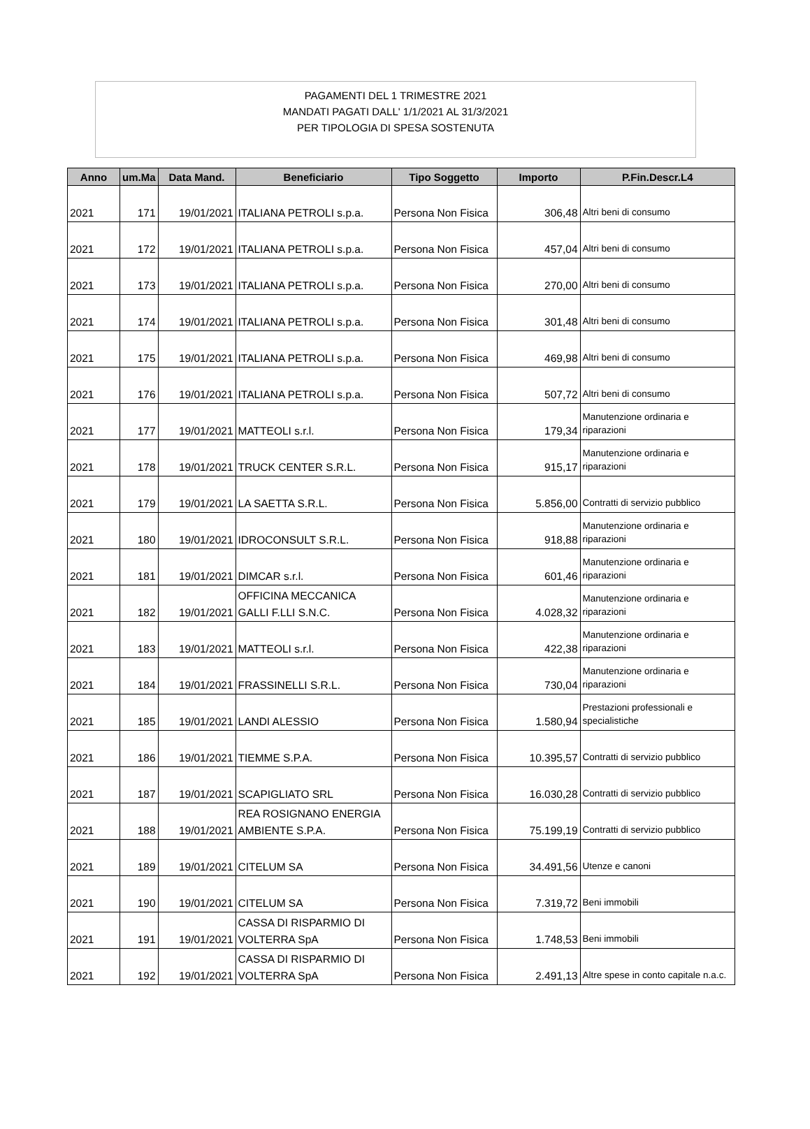PAGAMENTI DEL 1 TRIMESTRE 2021
MANDATI PAGATI DALL' 1/1/2021 AL 31/3/2021
PER TIPOLOGIA DI SPESA SOSTENUTA
| Anno | um.Ma | Data Mand. | Beneficiario | Tipo Soggetto | Importo | P.Fin.Descr.L4 |
| --- | --- | --- | --- | --- | --- | --- |
| 2021 | 171 | 19/01/2021 | ITALIANA PETROLI s.p.a. | Persona Non Fisica | 306,48 | Altri beni di consumo |
| 2021 | 172 | 19/01/2021 | ITALIANA PETROLI s.p.a. | Persona Non Fisica | 457,04 | Altri beni di consumo |
| 2021 | 173 | 19/01/2021 | ITALIANA PETROLI s.p.a. | Persona Non Fisica | 270,00 | Altri beni di consumo |
| 2021 | 174 | 19/01/2021 | ITALIANA PETROLI s.p.a. | Persona Non Fisica | 301,48 | Altri beni di consumo |
| 2021 | 175 | 19/01/2021 | ITALIANA PETROLI s.p.a. | Persona Non Fisica | 469,98 | Altri beni di consumo |
| 2021 | 176 | 19/01/2021 | ITALIANA PETROLI s.p.a. | Persona Non Fisica | 507,72 | Altri beni di consumo |
| 2021 | 177 | 19/01/2021 | MATTEOLI s.r.l. | Persona Non Fisica | 179,34 | Manutenzione ordinaria e riparazioni |
| 2021 | 178 | 19/01/2021 | TRUCK CENTER S.R.L. | Persona Non Fisica | 915,17 | Manutenzione ordinaria e riparazioni |
| 2021 | 179 | 19/01/2021 | LA SAETTA S.R.L. | Persona Non Fisica | 5.856,00 | Contratti di servizio pubblico |
| 2021 | 180 | 19/01/2021 | IDROCONSULT S.R.L. | Persona Non Fisica | 918,88 | Manutenzione ordinaria e riparazioni |
| 2021 | 181 | 19/01/2021 | DIMCAR s.r.l. | Persona Non Fisica | 601,46 | Manutenzione ordinaria e riparazioni |
| 2021 | 182 | 19/01/2021 | OFFICINA MECCANICA GALLI F.LLI S.N.C. | Persona Non Fisica | 4.028,32 | Manutenzione ordinaria e riparazioni |
| 2021 | 183 | 19/01/2021 | MATTEOLI s.r.l. | Persona Non Fisica | 422,38 | Manutenzione ordinaria e riparazioni |
| 2021 | 184 | 19/01/2021 | FRASSINELLI S.R.L. | Persona Non Fisica | 730,04 | Manutenzione ordinaria e riparazioni |
| 2021 | 185 | 19/01/2021 | LANDI ALESSIO | Persona Non Fisica | 1.580,94 | Prestazioni professionali e specialistiche |
| 2021 | 186 | 19/01/2021 | TIEMME S.P.A. | Persona Non Fisica | 10.395,57 | Contratti di servizio pubblico |
| 2021 | 187 | 19/01/2021 | SCAPIGLIATO SRL | Persona Non Fisica | 16.030,28 | Contratti di servizio pubblico |
| 2021 | 188 | 19/01/2021 | REA ROSIGNANO ENERGIA AMBIENTE S.P.A. | Persona Non Fisica | 75.199,19 | Contratti di servizio pubblico |
| 2021 | 189 | 19/01/2021 | CITELUM SA | Persona Non Fisica | 34.491,56 | Utenze e canoni |
| 2021 | 190 | 19/01/2021 | CITELUM SA | Persona Non Fisica | 7.319,72 | Beni immobili |
| 2021 | 191 | 19/01/2021 | CASSA DI RISPARMIO DI VOLTERRA SpA | Persona Non Fisica | 1.748,53 | Beni immobili |
| 2021 | 192 | 19/01/2021 | CASSA DI RISPARMIO DI VOLTERRA SpA | Persona Non Fisica | 2.491,13 | Altre spese in conto capitale n.a.c. |